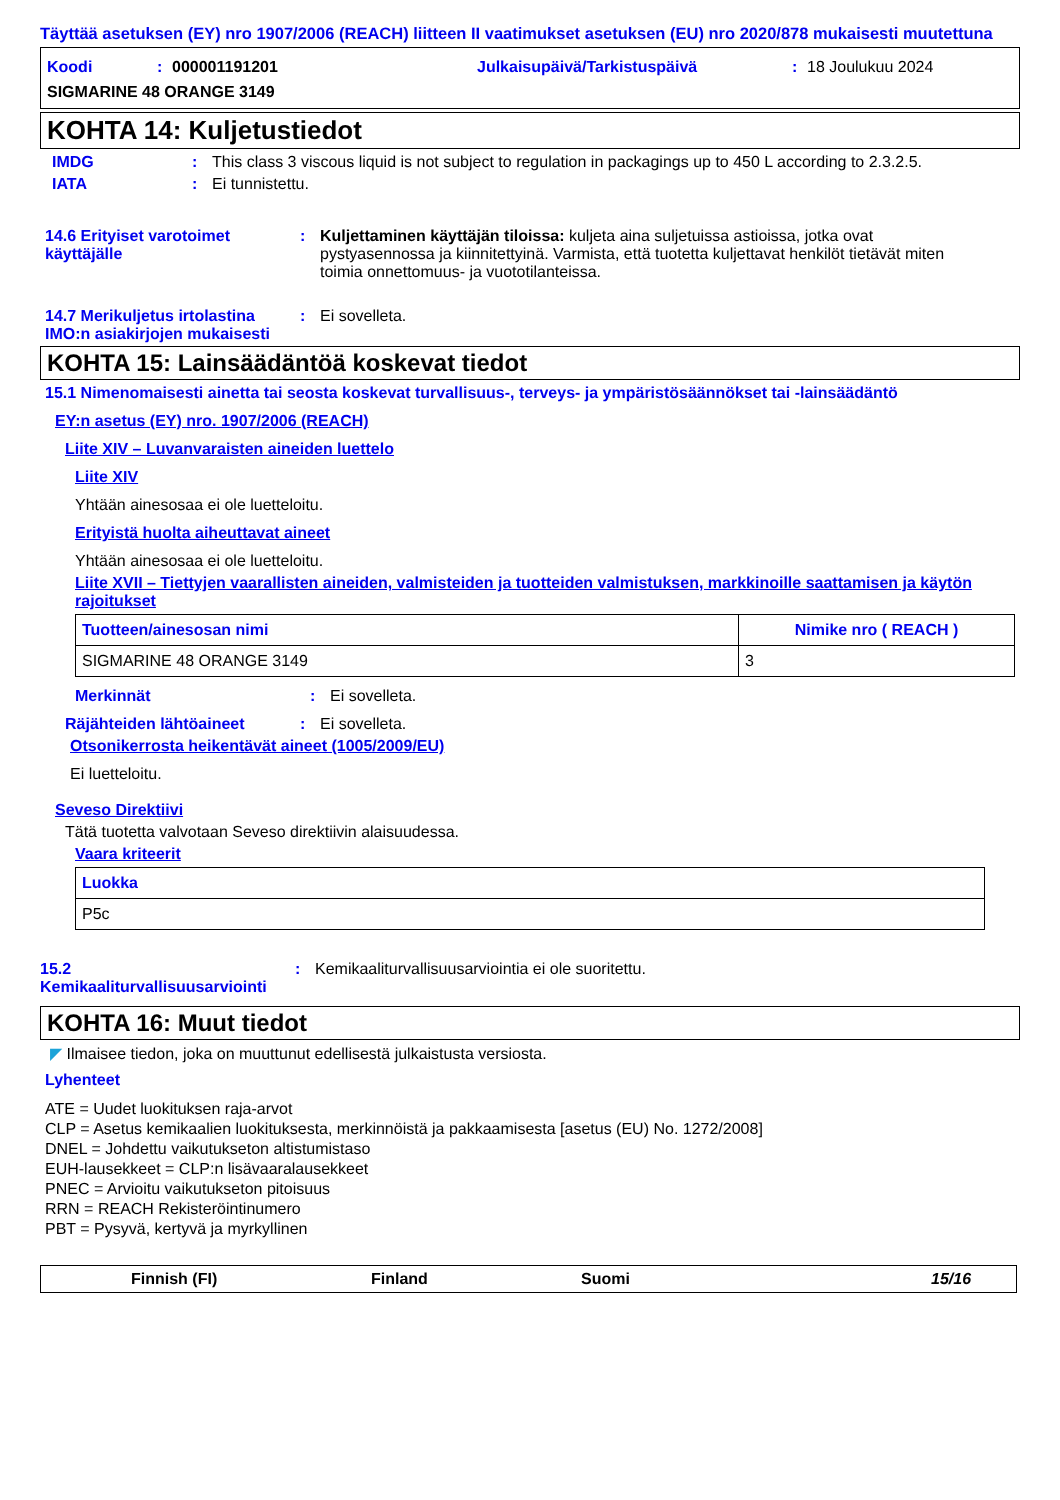Täyttää asetuksen (EY) nro 1907/2006 (REACH) liitteen II vaatimukset asetuksen (EU) nro 2020/878 mukaisesti muutettuna
Koodi: 000001191201 Julkaisupäivä/Tarkistuspäivä: 18 Joulukuu 2024
SIGMARINE 48 ORANGE 3149
KOHTA 14: Kuljetustiedot
IMDG: This class 3 viscous liquid is not subject to regulation in packagings up to 450 L according to 2.3.2.5.
IATA: Ei tunnistettu.
14.6 Erityiset varotoimet käyttäjälle: Kuljettaminen käyttäjän tiloissa: kuljeta aina suljetuissa astioissa, jotka ovat pystyasennossa ja kiinnitettyinä. Varmista, että tuotetta kuljettavat henkilöt tietävät miten toimia onnettomuus- ja vuototilanteissa.
14.7 Merikuljetus irtolastina IMO:n asiakirjojen mukaisesti: Ei sovelleta.
KOHTA 15: Lainsäädäntöä koskevat tiedot
15.1 Nimenomaisesti ainetta tai seosta koskevat turvallisuus-, terveys- ja ympäristösäännökset tai -lainsäädäntö
EY:n asetus (EY) nro. 1907/2006 (REACH)
Liite XIV – Luvanvaraisten aineiden luettelo
Liite XIV
Yhtään ainesosaa ei ole luetteloitu.
Erityistä huolta aiheuttavat aineet
Yhtään ainesosaa ei ole luetteloitu.
Liite XVII – Tiettyjen vaarallisten aineiden, valmisteiden ja tuotteiden valmistuksen, markkinoille saattamisen ja käytön rajoitukset
| Tuotteen/ainesosan nimi | Nimike nro ( REACH ) |
| --- | --- |
| SIGMARINE 48 ORANGE 3149 | 3 |
Merkinnät: Ei sovelleta.
Räjähteiden lähtöaineet: Ei sovelleta.
Otsonikerrosta heikentävät aineet (1005/2009/EU)
Ei luetteloitu.
Seveso Direktiivi
Tätä tuotetta valvotaan Seveso direktiivin alaisuudessa.
Vaara kriteerit
| Luokka |
| --- |
| P5c |
15.2 Kemikaaliturvallisuusarviointi: Kemikaaliturvallisuusarviointia ei ole suoritettu.
KOHTA 16: Muut tiedot
◤ Ilmaisee tiedon, joka on muuttunut edellisestä julkaistusta versiosta.
Lyhenteet
ATE = Uudet luokituksen raja-arvot
CLP = Asetus kemikaalien luokituksesta, merkinnöistä ja pakkaamisesta [asetus (EU) No. 1272/2008]
DNEL = Johdettu vaikutukseton altistumistaso
EUH-lausekkeet = CLP:n lisävaaralausekkeet
PNEC = Arvioitu vaikutukseton pitoisuus
RRN = REACH Rekisteröintinumero
PBT = Pysyvä, kertyvä ja myrkyllinen
Finnish (FI) Finland Suomi 15/16